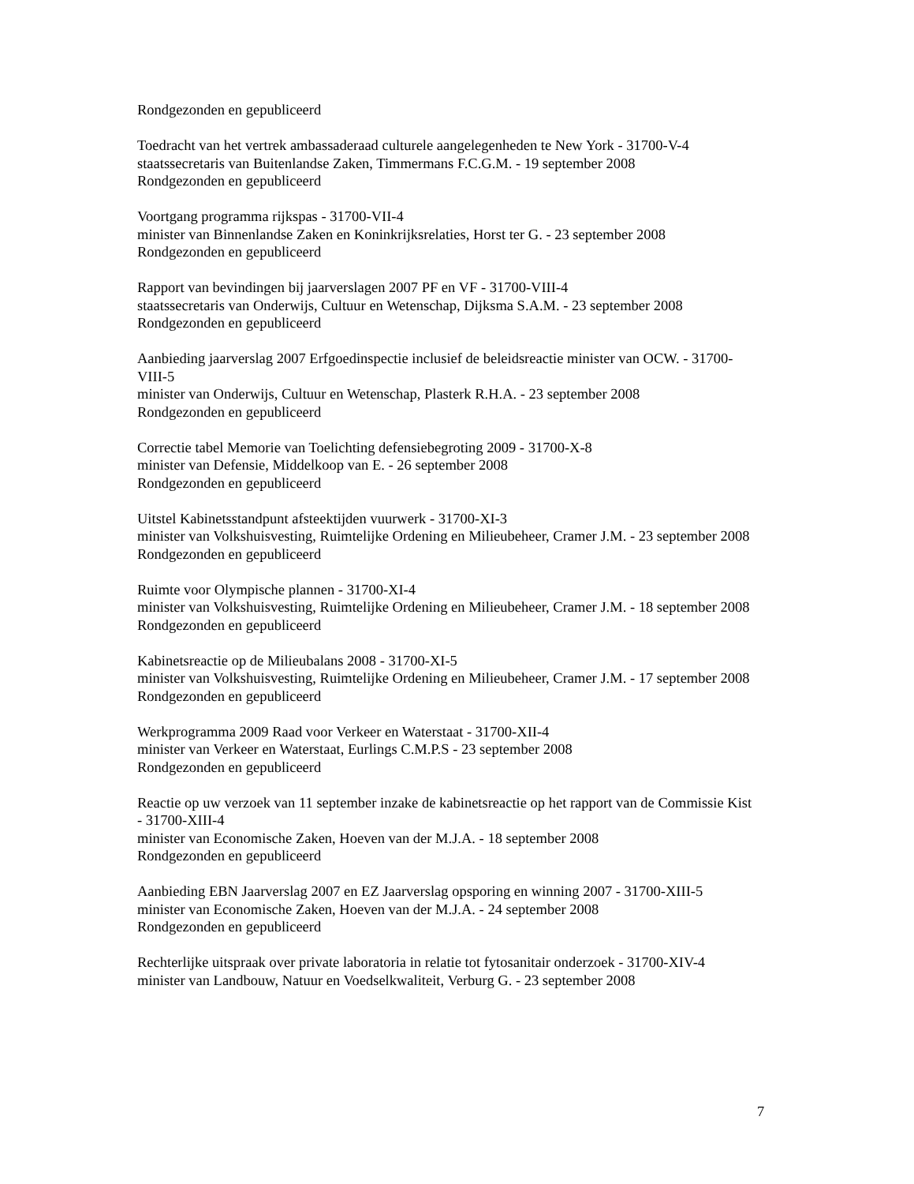Rondgezonden en gepubliceerd
Toedracht van het vertrek ambassaderaad culturele aangelegenheden te New York - 31700-V-4
staatssecretaris van Buitenlandse Zaken, Timmermans F.C.G.M. - 19 september 2008
Rondgezonden en gepubliceerd
Voortgang programma rijkspas - 31700-VII-4
minister van Binnenlandse Zaken en Koninkrijksrelaties, Horst ter G. - 23 september 2008
Rondgezonden en gepubliceerd
Rapport van bevindingen bij jaarverslagen 2007 PF en VF - 31700-VIII-4
staatssecretaris van Onderwijs, Cultuur en Wetenschap, Dijksma S.A.M. - 23 september 2008
Rondgezonden en gepubliceerd
Aanbieding jaarverslag 2007 Erfgoedinspectie inclusief de beleidsreactie minister van OCW. - 31700-VIII-5
minister van Onderwijs, Cultuur en Wetenschap, Plasterk R.H.A. - 23 september 2008
Rondgezonden en gepubliceerd
Correctie tabel Memorie van Toelichting defensiebegroting 2009 - 31700-X-8
minister van Defensie, Middelkoop van E. - 26 september 2008
Rondgezonden en gepubliceerd
Uitstel Kabinetsstandpunt afsteektijden vuurwerk - 31700-XI-3
minister van Volkshuisvesting, Ruimtelijke Ordening en Milieubeheer, Cramer J.M. - 23 september 2008
Rondgezonden en gepubliceerd
Ruimte voor Olympische plannen - 31700-XI-4
minister van Volkshuisvesting, Ruimtelijke Ordening en Milieubeheer, Cramer J.M. - 18 september 2008
Rondgezonden en gepubliceerd
Kabinetsreactie op de Milieubalans 2008 - 31700-XI-5
minister van Volkshuisvesting, Ruimtelijke Ordening en Milieubeheer, Cramer J.M. - 17 september 2008
Rondgezonden en gepubliceerd
Werkprogramma 2009 Raad voor Verkeer en Waterstaat - 31700-XII-4
minister van Verkeer en Waterstaat, Eurlings C.M.P.S - 23 september 2008
Rondgezonden en gepubliceerd
Reactie op uw verzoek van 11 september inzake de kabinetsreactie op het rapport van de Commissie Kist - 31700-XIII-4
minister van Economische Zaken, Hoeven van der M.J.A. - 18 september 2008
Rondgezonden en gepubliceerd
Aanbieding EBN Jaarverslag 2007 en EZ Jaarverslag opsporing en winning 2007 - 31700-XIII-5
minister van Economische Zaken, Hoeven van der M.J.A. - 24 september 2008
Rondgezonden en gepubliceerd
Rechterlijke uitspraak over private laboratoria in relatie tot fytosanitair onderzoek - 31700-XIV-4
minister van Landbouw, Natuur en Voedselkwaliteit, Verburg G. - 23 september 2008
7